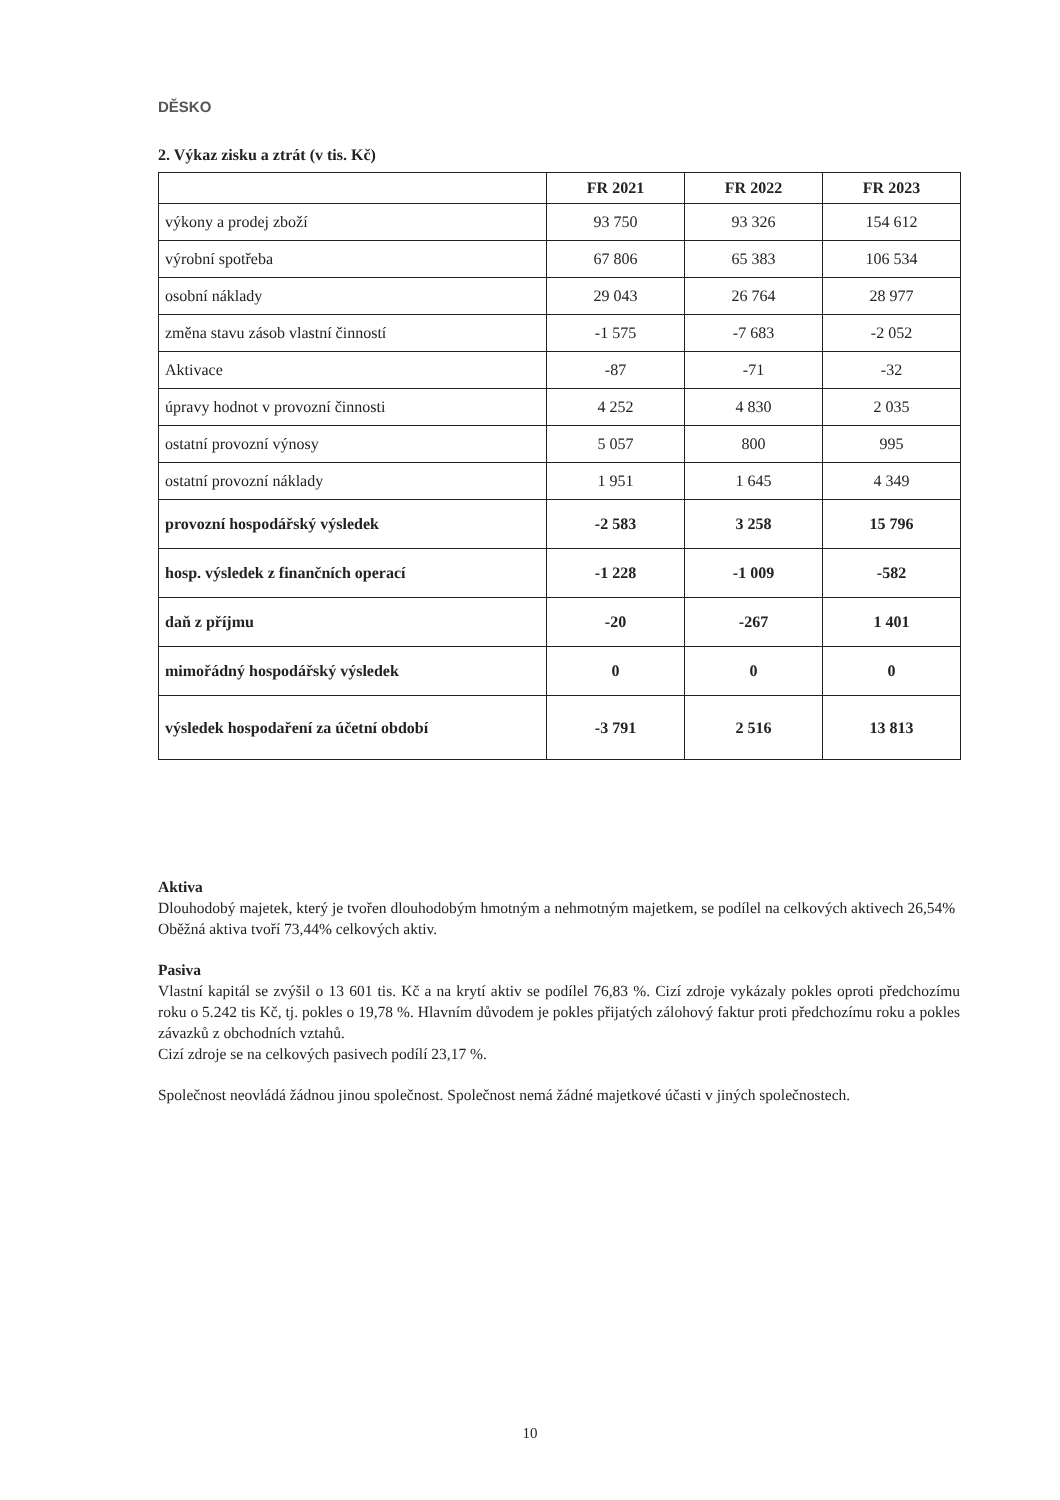DĚSKO
2. Výkaz zisku a ztrát (v tis. Kč)
| | FR 2021 | FR 2022 | FR 2023 |
| --- | --- | --- | --- |
| výkony a prodej zboží | 93 750 | 93 326 | 154 612 |
| výrobní spotřeba | 67 806 | 65 383 | 106 534 |
| osobní náklady | 29 043 | 26 764 | 28 977 |
| změna stavu zásob vlastní činností | -1 575 | -7 683 | -2 052 |
| Aktivace | -87 | -71 | -32 |
| úpravy hodnot v provozní činnosti | 4 252 | 4 830 | 2 035 |
| ostatní provozní výnosy | 5 057 | 800 | 995 |
| ostatní provozní náklady | 1 951 | 1 645 | 4 349 |
| provozní hospodářský výsledek | -2 583 | 3 258 | 15 796 |
| hosp. výsledek z finančních operací | -1 228 | -1 009 | -582 |
| daň z příjmu | -20 | -267 | 1 401 |
| mimořádný hospodářský výsledek | 0 | 0 | 0 |
| výsledek hospodaření za účetní období | -3 791 | 2 516 | 13 813 |
Aktiva
Dlouhodobý majetek, který je tvořen dlouhodobým hmotným a nehmotným majetkem, se podílel na celkových aktivech 26,54%
Oběžná aktiva tvoří 73,44% celkových aktiv.
Pasiva
Vlastní kapitál se zvýšil o 13 601 tis. Kč a na krytí aktiv se podílel 76,83 %. Cizí zdroje vykázaly pokles oproti předchozímu roku o 5.242 tis Kč, tj. pokles o 19,78 %. Hlavním důvodem je pokles přijatých zálohový faktur proti předchozímu roku a pokles závazků z obchodních vztahů.
Cizí zdroje se na celkových pasivech podílí 23,17 %.
Společnost neovládá žádnou jinou společnost. Společnost nemá žádné majetkové účasti v jiných společnostech.
10